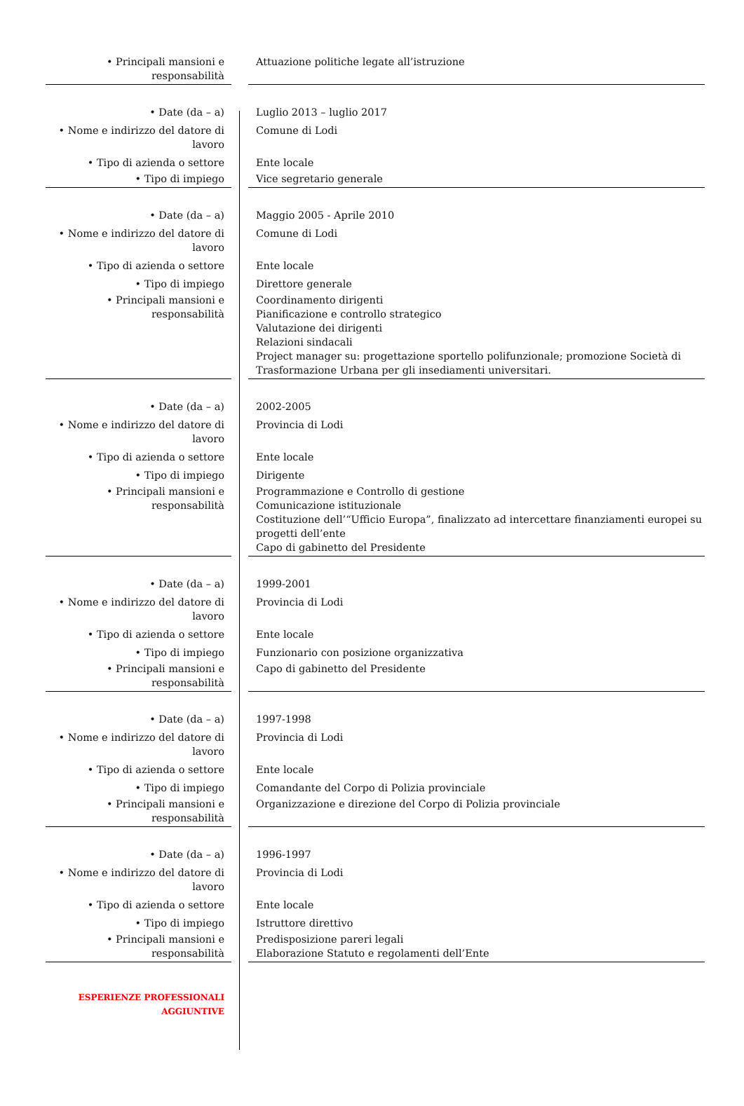| • Principali mansioni e responsabilità | | Attuazione politiche legate all’istruzione |
| • Date (da – a) | | Luglio 2013 – luglio 2017 |
| • Nome e indirizzo del datore di lavoro | | Comune di Lodi |
| • Tipo di azienda o settore | | Ente locale |
| • Tipo di impiego | | Vice segretario generale |
| • Date (da – a) | | Maggio 2005 - Aprile 2010 |
| • Nome e indirizzo del datore di lavoro | | Comune di Lodi |
| • Tipo di azienda o settore | | Ente locale |
| • Tipo di impiego | | Direttore generale |
| • Principali mansioni e responsabilità | | Coordinamento dirigenti Pianificazione e controllo strategico Valutazione dei dirigenti Relazioni sindacali Project manager su: progettazione sportello polifunzionale; promozione Società di Trasformazione Urbana per gli insediamenti universitari. |
| • Date (da – a) | | 2002-2005 |
| • Nome e indirizzo del datore di lavoro | | Provincia di Lodi |
| • Tipo di azienda o settore | | Ente locale |
| • Tipo di impiego | | Dirigente |
| • Principali mansioni e responsabilità | | Programmazione e Controllo di gestione Comunicazione istituzionale Costituzione dell’“Ufficio Europa”, finalizzato ad intercettare finanziamenti europei su progetti dell’ente Capo di gabinetto del Presidente |
| • Date (da – a) | | 1999-2001 |
| • Nome e indirizzo del datore di lavoro | | Provincia di Lodi |
| • Tipo di azienda o settore | | Ente locale |
| • Tipo di impiego | | Funzionario con posizione organizzativa |
| • Principali mansioni e responsabilità | | Capo di gabinetto del Presidente |
| • Date (da – a) | | 1997-1998 |
| • Nome e indirizzo del datore di lavoro | | Provincia di Lodi |
| • Tipo di azienda o settore | | Ente locale |
| • Tipo di impiego | | Comandante del Corpo di Polizia provinciale |
| • Principali mansioni e responsabilità | | Organizzazione e direzione del Corpo di Polizia provinciale |
| • Date (da – a) | | 1996-1997 |
| • Nome e indirizzo del datore di lavoro | | Provincia di Lodi |
| • Tipo di azienda o settore | | Ente locale |
| • Tipo di impiego | | Istruttore direttivo |
| • Principali mansioni e responsabilità | | Predisposizione pareri legali Elaborazione Statuto e regolamenti dell’Ente |
| ESPERIENZE PROFESSIONALI AGGIUNTIVE | | |